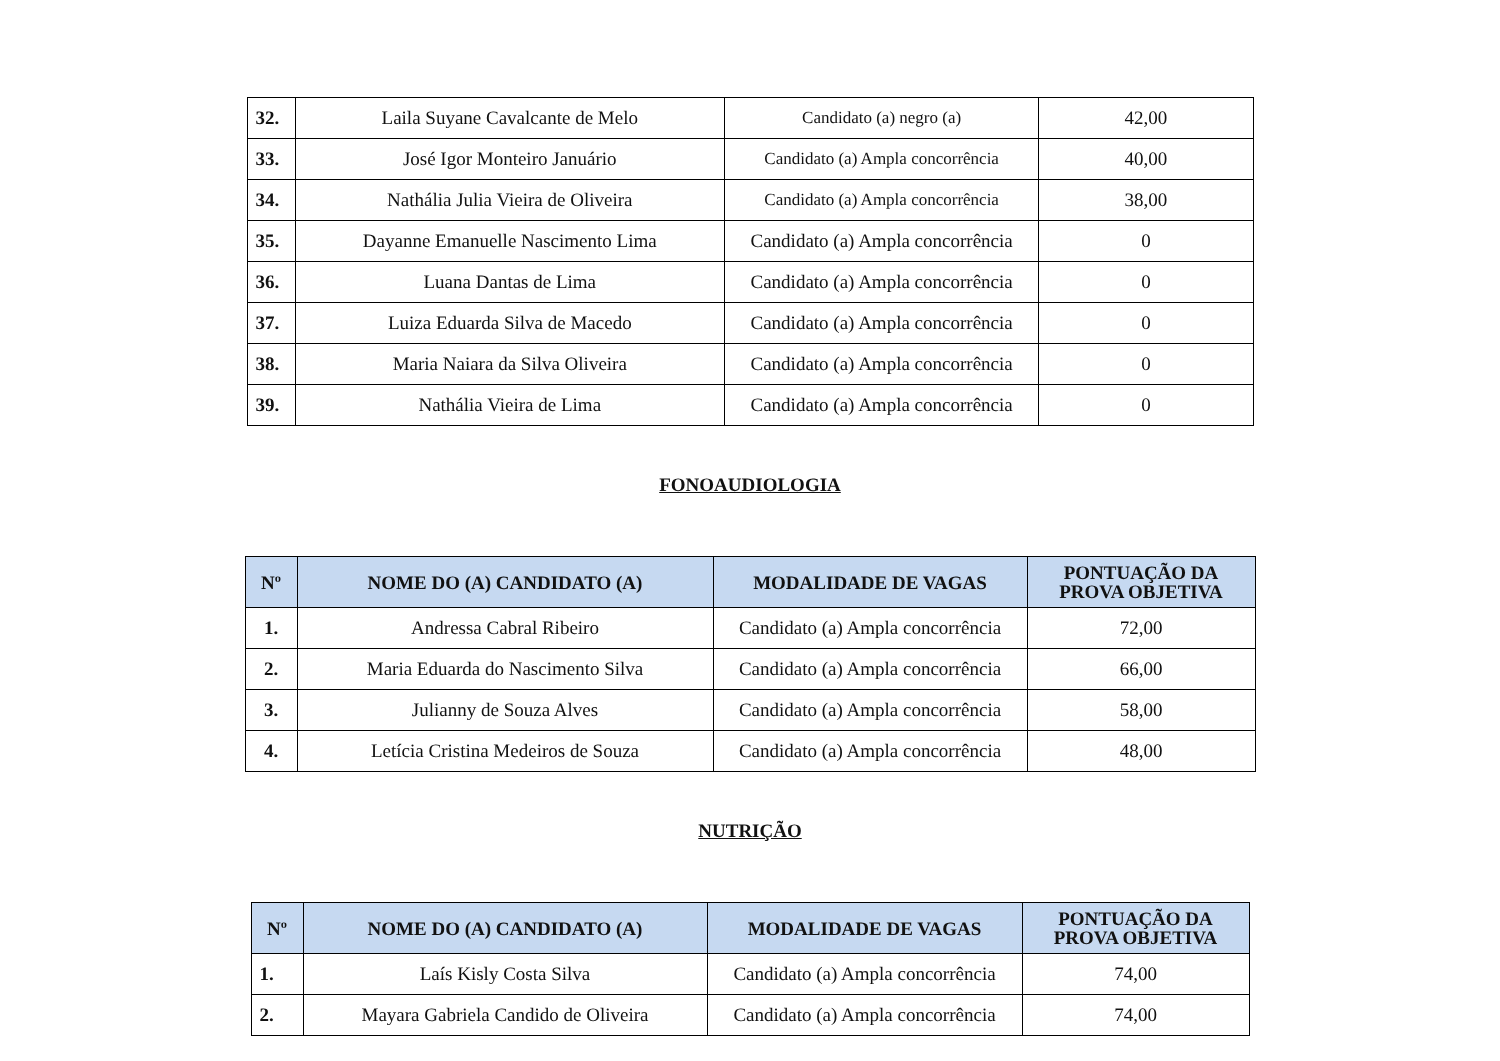| 32. | Laila Suyane Cavalcante de Melo | Candidato (a) negro (a) | 42,00 |
| 33. | José Igor Monteiro Januário | Candidato (a) Ampla concorrência | 40,00 |
| 34. | Nathália Julia Vieira de Oliveira | Candidato (a) Ampla concorrência | 38,00 |
| 35. | Dayanne Emanuelle Nascimento Lima | Candidato (a) Ampla concorrência | 0 |
| 36. | Luana Dantas de Lima | Candidato (a) Ampla concorrência | 0 |
| 37. | Luiza Eduarda Silva de Macedo | Candidato (a) Ampla concorrência | 0 |
| 38. | Maria Naiara da Silva Oliveira | Candidato (a) Ampla concorrência | 0 |
| 39. | Nathália Vieira de Lima | Candidato (a) Ampla concorrência | 0 |
FONOAUDIOLOGIA
| Nº | NOME DO (A) CANDIDATO (A) | MODALIDADE DE VAGAS | PONTUAÇÃO DA PROVA OBJETIVA |
| --- | --- | --- | --- |
| 1. | Andressa Cabral Ribeiro | Candidato (a) Ampla concorrência | 72,00 |
| 2. | Maria Eduarda do Nascimento Silva | Candidato (a) Ampla concorrência | 66,00 |
| 3. | Julianny de Souza Alves | Candidato (a) Ampla concorrência | 58,00 |
| 4. | Letícia Cristina Medeiros de Souza | Candidato (a) Ampla concorrência | 48,00 |
NUTRIÇÃO
| Nº | NOME DO (A) CANDIDATO (A) | MODALIDADE DE VAGAS | PONTUAÇÃO DA PROVA OBJETIVA |
| --- | --- | --- | --- |
| 1. | Laís Kisly Costa Silva | Candidato (a) Ampla concorrência | 74,00 |
| 2. | Mayara Gabriela Candido de Oliveira | Candidato (a) Ampla concorrência | 74,00 |